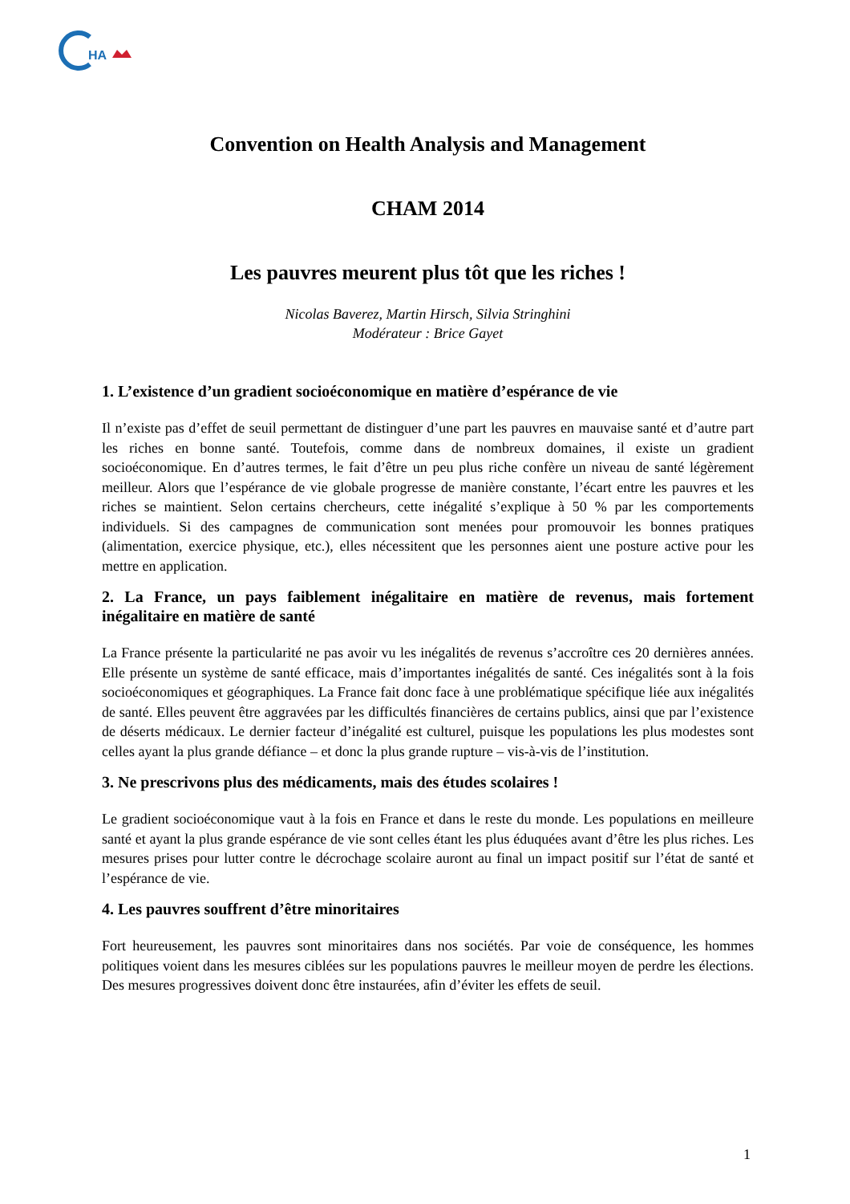HA
Convention on Health Analysis and Management
CHAM 2014
Les pauvres meurent plus tôt que les riches !
Nicolas Baverez, Martin Hirsch, Silvia Stringhini
Modérateur : Brice Gayet
1. L’existence d’un gradient socioéconomique en matière d’espérance de vie
Il n’existe pas d’effet de seuil permettant de distinguer d’une part les pauvres en mauvaise santé et d’autre part les riches en bonne santé. Toutefois, comme dans de nombreux domaines, il existe un gradient socioéconomique. En d’autres termes, le fait d’être un peu plus riche confère un niveau de santé légèrement meilleur. Alors que l’espérance de vie globale progresse de manière constante, l’écart entre les pauvres et les riches se maintient. Selon certains chercheurs, cette inégalité s’explique à 50 % par les comportements individuels. Si des campagnes de communication sont menées pour promouvoir les bonnes pratiques (alimentation, exercice physique, etc.), elles nécessitent que les personnes aient une posture active pour les mettre en application.
2. La France, un pays faiblement inégalitaire en matière de revenus, mais fortement inégalitaire en matière de santé
La France présente la particularité ne pas avoir vu les inégalités de revenus s’accroître ces 20 dernières années. Elle présente un système de santé efficace, mais d’importantes inégalités de santé. Ces inégalités sont à la fois socioéconomiques et géographiques. La France fait donc face à une problématique spécifique liée aux inégalités de santé. Elles peuvent être aggravées par les difficultés financières de certains publics, ainsi que par l’existence de déserts médicaux. Le dernier facteur d’inégalité est culturel, puisque les populations les plus modestes sont celles ayant la plus grande défiance – et donc la plus grande rupture – vis-à-vis de l’institution.
3. Ne prescrivons plus des médicaments, mais des études scolaires !
Le gradient socioéconomique vaut à la fois en France et dans le reste du monde. Les populations en meilleure santé et ayant la plus grande espérance de vie sont celles étant les plus éduquées avant d’être les plus riches. Les mesures prises pour lutter contre le décrochage scolaire auront au final un impact positif sur l’état de santé et l’espérance de vie.
4. Les pauvres souffrent d’être minoritaires
Fort heureusement, les pauvres sont minoritaires dans nos sociétés. Par voie de conséquence, les hommes politiques voient dans les mesures ciblées sur les populations pauvres le meilleur moyen de perdre les élections. Des mesures progressives doivent donc être instaurées, afin d’éviter les effets de seuil.
1